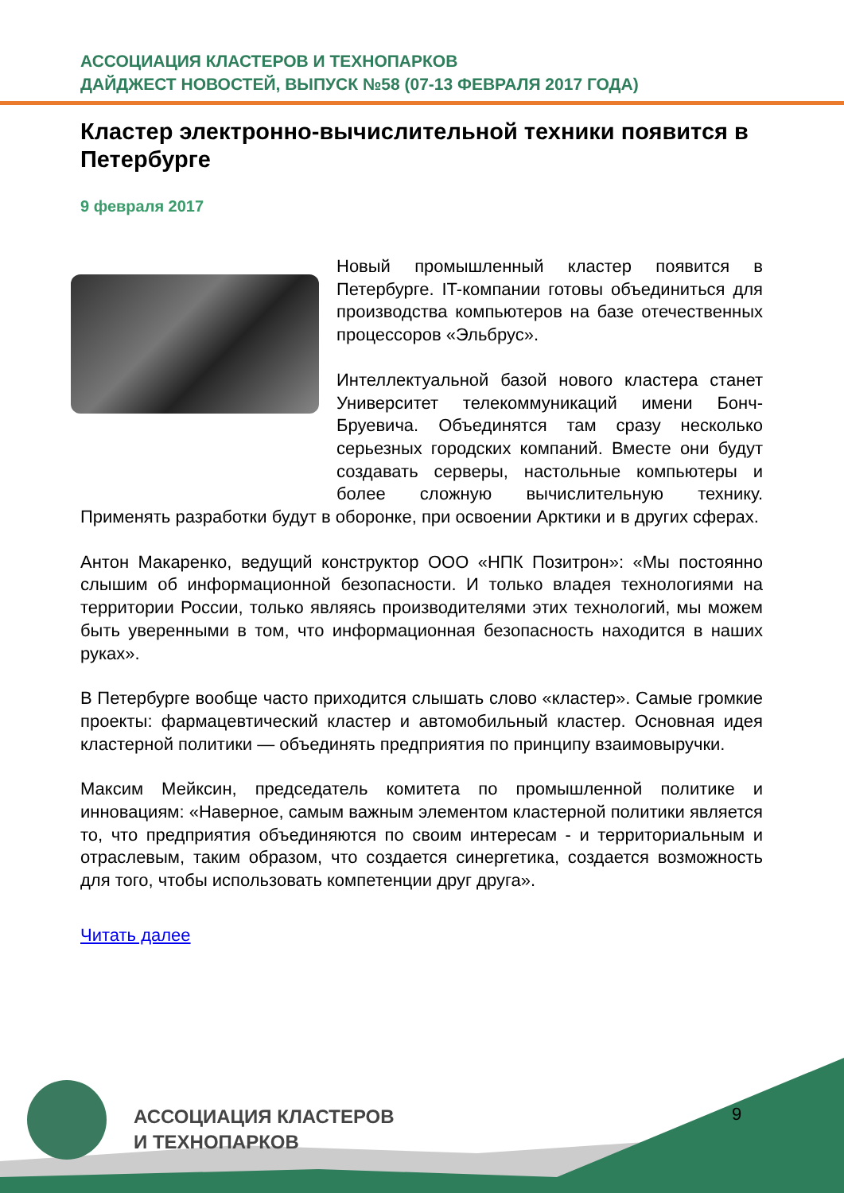АССОЦИАЦИЯ КЛАСТЕРОВ И ТЕХНОПАРКОВ
ДАЙДЖЕСТ НОВОСТЕЙ, ВЫПУСК №58 (07-13 ФЕВРАЛЯ 2017 ГОДА)
Кластер электронно-вычислительной техники появится в Петербурге
9 февраля 2017
Новый промышленный кластер появится в Петербурге. IT-компании готовы объединиться для производства компьютеров на базе отечественных процессоров «Эльбрус».
Интеллектуальной базой нового кластера станет Университет телекоммуникаций имени Бонч-Бруевича. Объединятся там сразу несколько серьезных городских компаний. Вместе они будут создавать серверы, настольные компьютеры и более сложную вычислительную технику. Применять разработки будут в оборонке, при освоении Арктики и в других сферах.
Антон Макаренко, ведущий конструктор ООО «НПК Позитрон»: «Мы постоянно слышим об информационной безопасности. И только владея технологиями на территории России, только являясь производителями этих технологий, мы можем быть уверенными в том, что информационная безопасность находится в наших руках».
В Петербурге вообще часто приходится слышать слово «кластер». Самые громкие проекты: фармацевтический кластер и автомобильный кластер. Основная идея кластерной политики — объединять предприятия по принципу взаимовыручки.
Максим Мейксин, председатель комитета по промышленной политике и инновациям: «Наверное, самым важным элементом кластерной политики является то, что предприятия объединяются по своим интересам - и территориальным и отраслевым, таким образом, что создается синергетика, создается возможность для того, чтобы использовать компетенции друг друга».
Читать далее
АССОЦИАЦИЯ КЛАСТЕРОВ
И ТЕХНОПАРКОВ
9